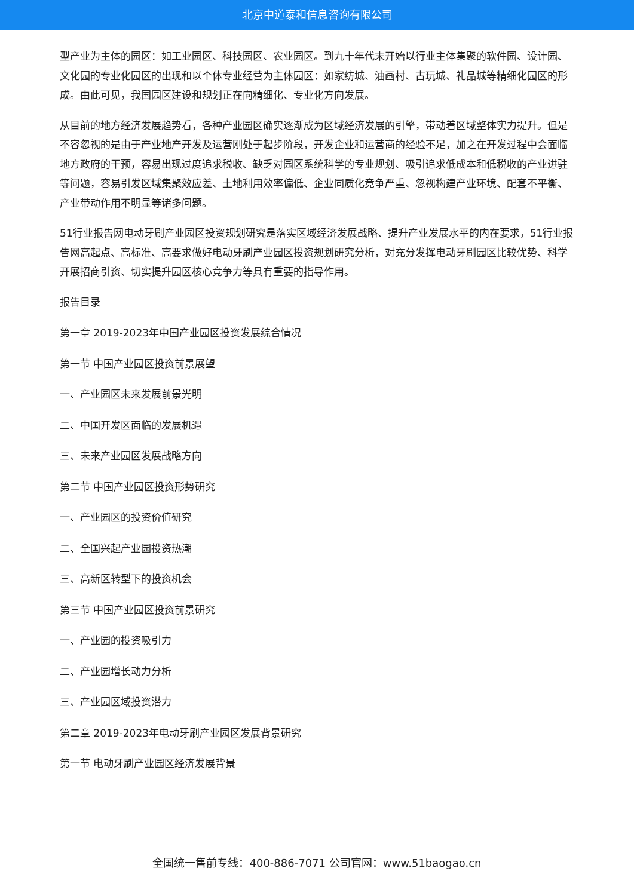北京中道泰和信息咨询有限公司
型产业为主体的园区：如工业园区、科技园区、农业园区。到九十年代末开始以行业主体集聚的软件园、设计园、文化园的专业化园区的出现和以个体专业经营为主体园区：如家纺城、油画村、古玩城、礼品城等精细化园区的形成。由此可见，我国园区建设和规划正在向精细化、专业化方向发展。
从目前的地方经济发展趋势看，各种产业园区确实逐渐成为区域经济发展的引擎，带动着区域整体实力提升。但是不容忽视的是由于产业地产开发及运营刚处于起步阶段，开发企业和运营商的经验不足，加之在开发过程中会面临地方政府的干预，容易出现过度追求税收、缺乏对园区系统科学的专业规划、吸引追求低成本和低税收的产业进驻等问题，容易引发区域集聚效应差、土地利用效率偏低、企业同质化竞争严重、忽视构建产业环境、配套不平衡、产业带动作用不明显等诸多问题。
51行业报告网电动牙刷产业园区投资规划研究是落实区域经济发展战略、提升产业发展水平的内在要求，51行业报告网高起点、高标准、高要求做好电动牙刷产业园区投资规划研究分析，对充分发挥电动牙刷园区比较优势、科学开展招商引资、切实提升园区核心竞争力等具有重要的指导作用。
报告目录
第一章 2019-2023年中国产业园区投资发展综合情况
第一节 中国产业园区投资前景展望
一、产业园区未来发展前景光明
二、中国开发区面临的发展机遇
三、未来产业园区发展战略方向
第二节 中国产业园区投资形势研究
一、产业园区的投资价值研究
二、全国兴起产业园投资热潮
三、高新区转型下的投资机会
第三节 中国产业园区投资前景研究
一、产业园的投资吸引力
二、产业园增长动力分析
三、产业园区域投资潜力
第二章 2019-2023年电动牙刷产业园区发展背景研究
第一节 电动牙刷产业园区经济发展背景
全国统一售前专线：400-886-7071 公司官网：www.51baogao.cn